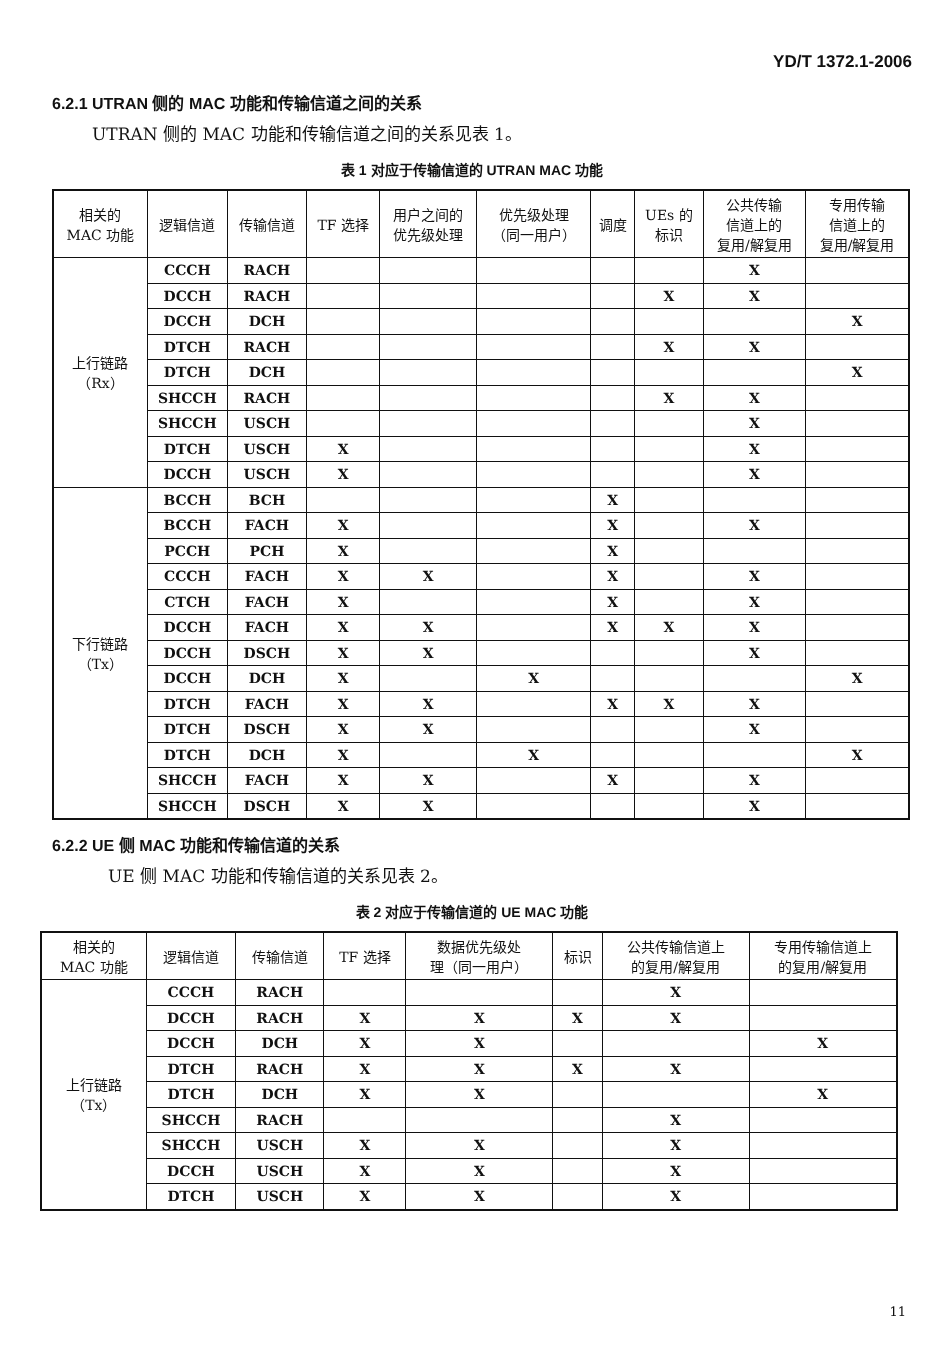YD/T 1372.1-2006
6.2.1 UTRAN 侧的 MAC 功能和传输信道之间的关系
UTRAN 侧的 MAC 功能和传输信道之间的关系见表 1。
表 1 对应于传输信道的 UTRAN MAC 功能
| 相关的 MAC 功能 | 逻辑信道 | 传输信道 | TF 选择 | 用户之间的 优先级处理 | 优先级处理 （同一用户） | 调度 | UEs 的 标识 | 公共传输 信道上的 复用/解复用 | 专用传输 信道上的 复用/解复用 |
| --- | --- | --- | --- | --- | --- | --- | --- | --- | --- |
| 上行链路 （Rx） | CCCH | RACH | | | | | | X | |
| | DCCH | RACH | | | | | X | X | |
| | DCCH | DCH | | | | | | | X |
| | DTCH | RACH | | | | | X | X | |
| | DTCH | DCH | | | | | | | X |
| | SHCCH | RACH | | | | | X | X | |
| | SHCCH | USCH | | | | | | X | |
| | DTCH | USCH | X | | | | | X | |
| | DCCH | USCH | X | | | | | X | |
| 下行链路 （Tx） | BCCH | BCH | | | | X | | | |
| | BCCH | FACH | X | | | X | | X | |
| | PCCH | PCH | X | | | X | | | |
| | CCCH | FACH | X | X | | X | | X | |
| | CTCH | FACH | X | | | X | | X | |
| | DCCH | FACH | X | X | | X | X | X | |
| | DCCH | DSCH | X | X | | | | X | |
| | DCCH | DCH | X | | X | | | | X |
| | DTCH | FACH | X | X | | X | X | X | |
| | DTCH | DSCH | X | X | | | | X | |
| | DTCH | DCH | X | | X | | | | X |
| | SHCCH | FACH | X | X | | X | | X | |
| | SHCCH | DSCH | X | X | | | | X | |
6.2.2 UE 侧 MAC 功能和传输信道的关系
UE 侧 MAC 功能和传输信道的关系见表 2。
表 2 对应于传输信道的 UE MAC 功能
| 相关的 MAC 功能 | 逻辑信道 | 传输信道 | TF 选择 | 数据优先级处 理（同一用户） | 标识 | 公共传输信道上 的复用/解复用 | 专用传输信道上 的复用/解复用 |
| --- | --- | --- | --- | --- | --- | --- | --- |
| 上行链路 （Tx） | CCCH | RACH | | | | X | |
| | DCCH | RACH | X | X | X | X | |
| | DCCH | DCH | X | X | | | X |
| | DTCH | RACH | X | X | X | X | |
| | DTCH | DCH | X | X | | | X |
| | SHCCH | RACH | | | | X | |
| | SHCCH | USCH | X | X | | X | |
| | DCCH | USCH | X | X | | X | |
| | DTCH | USCH | X | X | | X | |
11